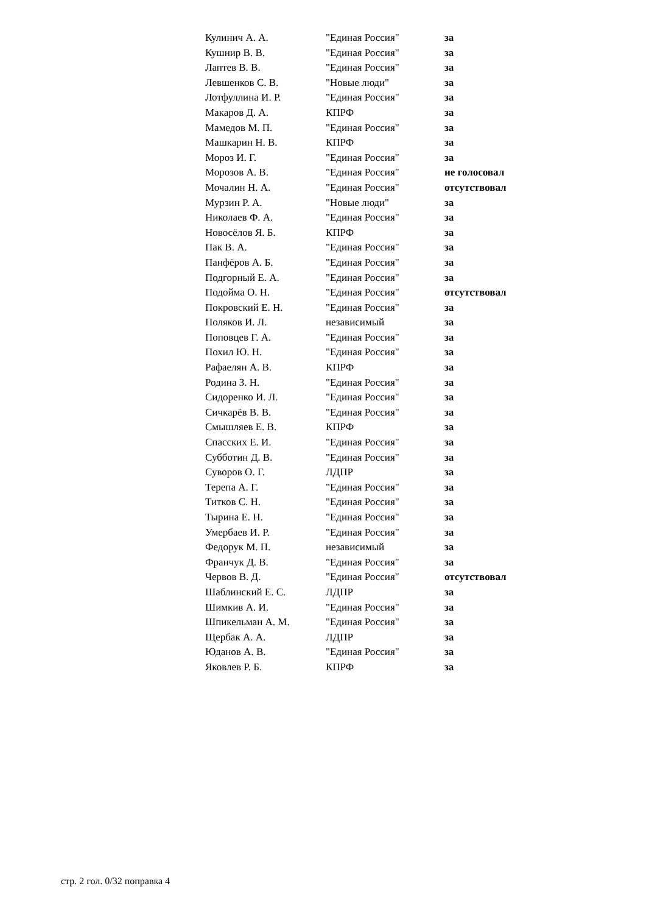| Кулинич А. А. | "Единая Россия" | за |
| Кушнир В. В. | "Единая Россия" | за |
| Лаптев В. В. | "Единая Россия" | за |
| Левшенков С. В. | "Новые люди" | за |
| Лотфуллина И. Р. | "Единая Россия" | за |
| Макаров Д. А. | КПРФ | за |
| Мамедов М. П. | "Единая Россия" | за |
| Машкарин Н. В. | КПРФ | за |
| Мороз И. Г. | "Единая Россия" | за |
| Морозов А. В. | "Единая Россия" | не голосовал |
| Мочалин Н. А. | "Единая Россия" | отсутствовал |
| Мурзин Р. А. | "Новые люди" | за |
| Николаев Ф. А. | "Единая Россия" | за |
| Новосёлов Я. Б. | КПРФ | за |
| Пак В. А. | "Единая Россия" | за |
| Панфёров А. Б. | "Единая Россия" | за |
| Подгорный Е. А. | "Единая Россия" | за |
| Подойма О. Н. | "Единая Россия" | отсутствовал |
| Покровский Е. Н. | "Единая Россия" | за |
| Поляков И. Л. | независимый | за |
| Поповцев Г. А. | "Единая Россия" | за |
| Похил Ю. Н. | "Единая Россия" | за |
| Рафаелян А. В. | КПРФ | за |
| Родина З. Н. | "Единая Россия" | за |
| Сидоренко И. Л. | "Единая Россия" | за |
| Сичкарёв В. В. | "Единая Россия" | за |
| Смышляев Е. В. | КПРФ | за |
| Спасских Е. И. | "Единая Россия" | за |
| Субботин Д. В. | "Единая Россия" | за |
| Суворов О. Г. | ЛДПР | за |
| Терепа А. Г. | "Единая Россия" | за |
| Титков С. Н. | "Единая Россия" | за |
| Тырина Е. Н. | "Единая Россия" | за |
| Умербаев И. Р. | "Единая Россия" | за |
| Федорук М. П. | независимый | за |
| Франчук Д. В. | "Единая Россия" | за |
| Червов В. Д. | "Единая Россия" | отсутствовал |
| Шаблинский Е. С. | ЛДПР | за |
| Шимкив А. И. | "Единая Россия" | за |
| Шпикельман А. М. | "Единая Россия" | за |
| Щербак А. А. | ЛДПР | за |
| Юданов А. В. | "Единая Россия" | за |
| Яковлев Р. Б. | КПРФ | за |
стр. 2 гол. 0/32 поправка 4